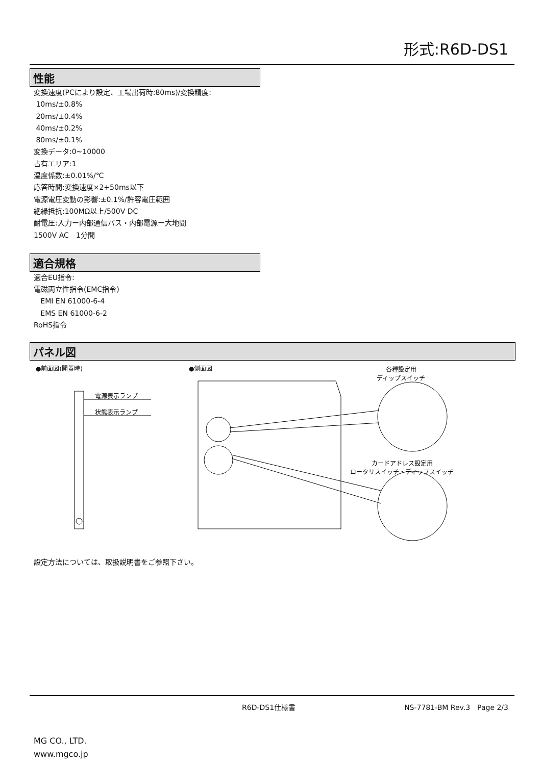形式:R6D-DS1
性能
変換速度(PCにより設定、工場出荷時:80ms)/変換精度:
10ms/±0.8%
20ms/±0.4%
40ms/±0.2%
80ms/±0.1%
変換データ:0~10000
占有エリア:1
温度係数:±0.01%/℃
応答時間:変換速度×2+50ms以下
電源電圧変動の影響:±0.1%/許容電圧範囲
絶縁抵抗:100MΩ以上/500V DC
耐電圧:入力ー内部通信バス・内部電源ー大地間
1500V AC　1分間
適合規格
適合EU指令:
電磁両立性指令(EMC指令)
EMI EN 61000-6-4
EMS EN 61000-6-2
RoHS指令
パネル図
●前面図(開蓋時) ●側面図
各種設定用
ディップスイッチ
電源表示ランプ
状態表示ランプ
カードアドレス設定用
ロータリスイッチ・ディップスイッチ
設定方法については、取扱説明書をご参照下さい。
R6D-DS1仕様書 NS-7781-BM Rev.3　Page 2/3
MG CO., LTD.
www.mgco.jp